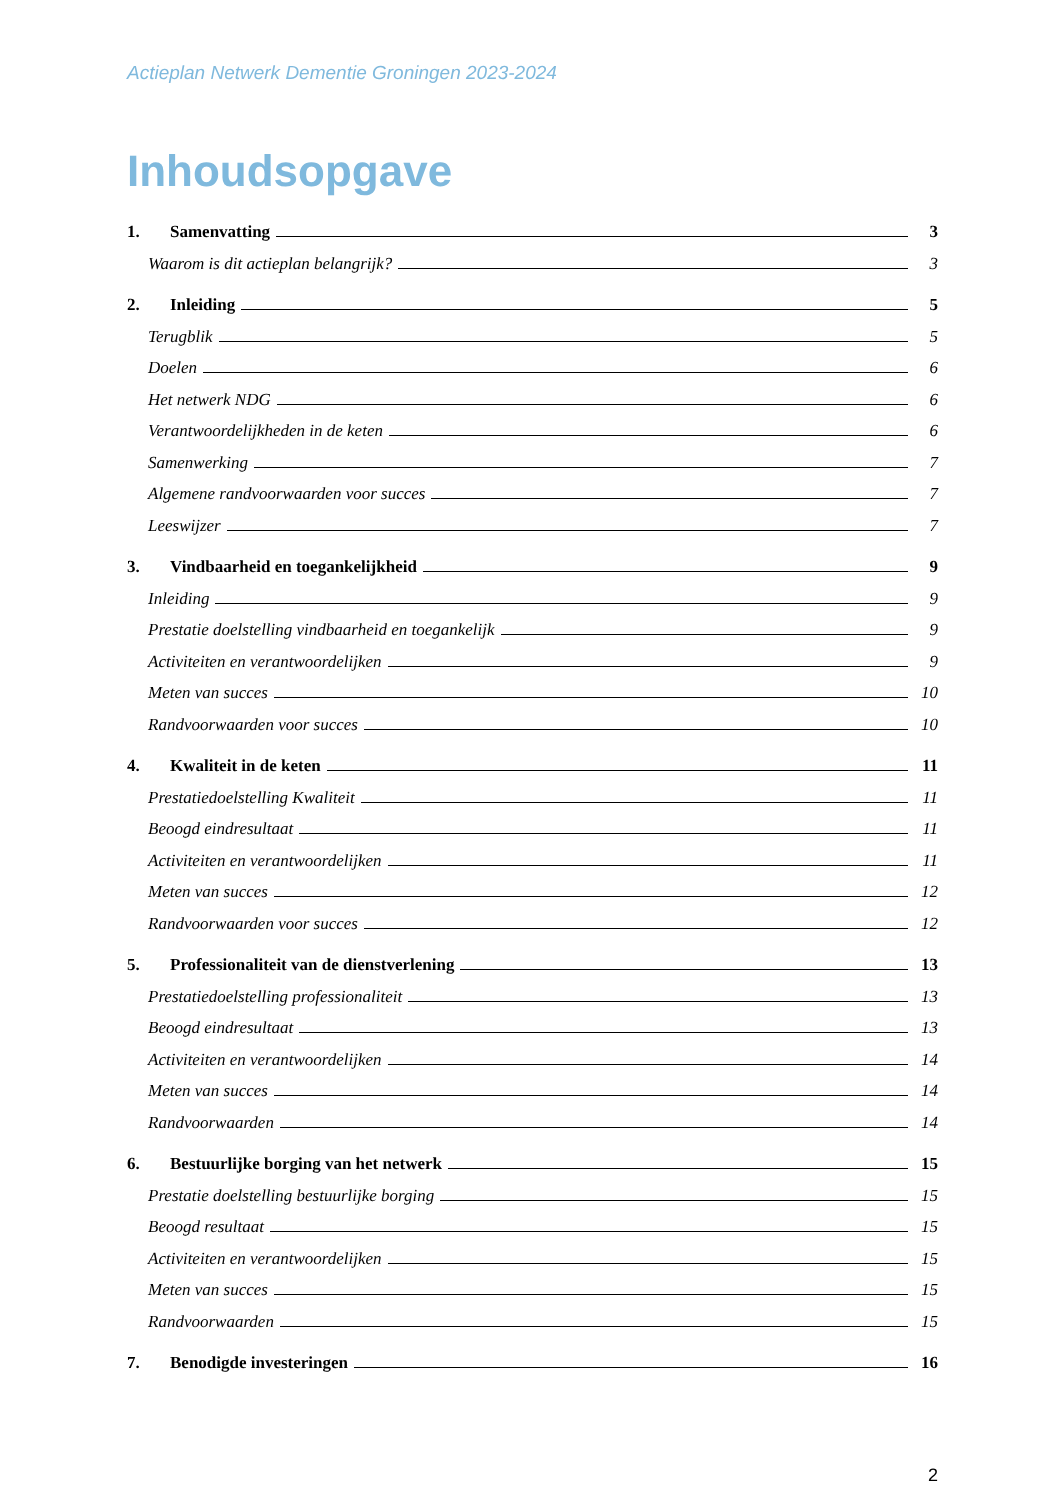Actieplan Netwerk Dementie Groningen 2023-2024
Inhoudsopgave
1. Samenvatting 3
Waarom is dit actieplan belangrijk? 3
2. Inleiding 5
Terugblik 5
Doelen 6
Het netwerk NDG 6
Verantwoordelijkheden in de keten 6
Samenwerking 7
Algemene randvoorwaarden voor succes 7
Leeswijzer 7
3. Vindbaarheid en toegankelijkheid 9
Inleiding 9
Prestatie doelstelling vindbaarheid en toegankelijk 9
Activiteiten en verantwoordelijken 9
Meten van succes 10
Randvoorwaarden voor succes 10
4. Kwaliteit in de keten 11
Prestatiedoelstelling Kwaliteit 11
Beoogd eindresultaat 11
Activiteiten en verantwoordelijken 11
Meten van succes 12
Randvoorwaarden voor succes 12
5. Professionaliteit van de dienstverlening 13
Prestatiedoelstelling professionaliteit 13
Beoogd eindresultaat 13
Activiteiten en verantwoordelijken 14
Meten van succes 14
Randvoorwaarden 14
6. Bestuurlijke borging van het netwerk 15
Prestatie doelstelling bestuurlijke borging 15
Beoogd resultaat 15
Activiteiten en verantwoordelijken 15
Meten van succes 15
Randvoorwaarden 15
7. Benodigde investeringen 16
2